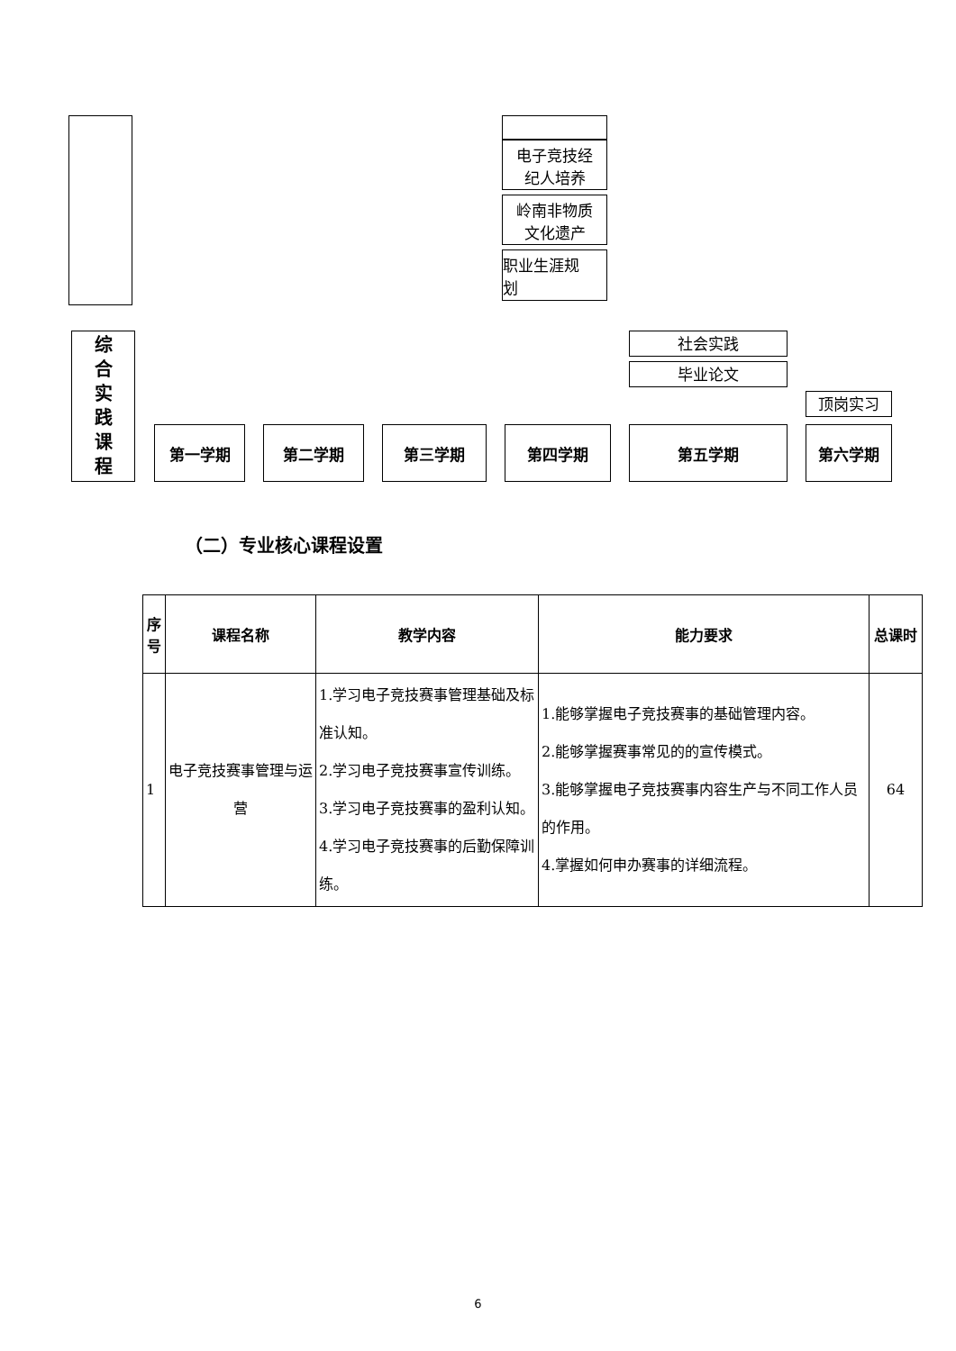电子竞技经
纪人培养
岭南非物质
文化遗产
职业生涯规
划
综
合
实
践
课
程
社会实践
毕业论文
顶岗实习
第一学期 第二学期 第三学期 第四学期 第五学期 第六学期
（二）专业核心课程设置
| 序号 | 课程名称 | 教学内容 | 能力要求 | 总课时 |
| --- | --- | --- | --- | --- |
| 1 | 电子竞技赛事管理与运营 | 1.学习电子竞技赛事管理基础及标准认知。 2.学习电子竞技赛事宣传训练。 3.学习电子竞技赛事的盈利认知。 4.学习电子竞技赛事的后勤保障训练。 | 1.能够掌握电子竞技赛事的基础管理内容。 2.能够掌握赛事常见的的宣传模式。 3.能够掌握电子竞技赛事内容生产与不同工作人员的作用。 4.掌握如何申办赛事的详细流程。 | 64 |
6